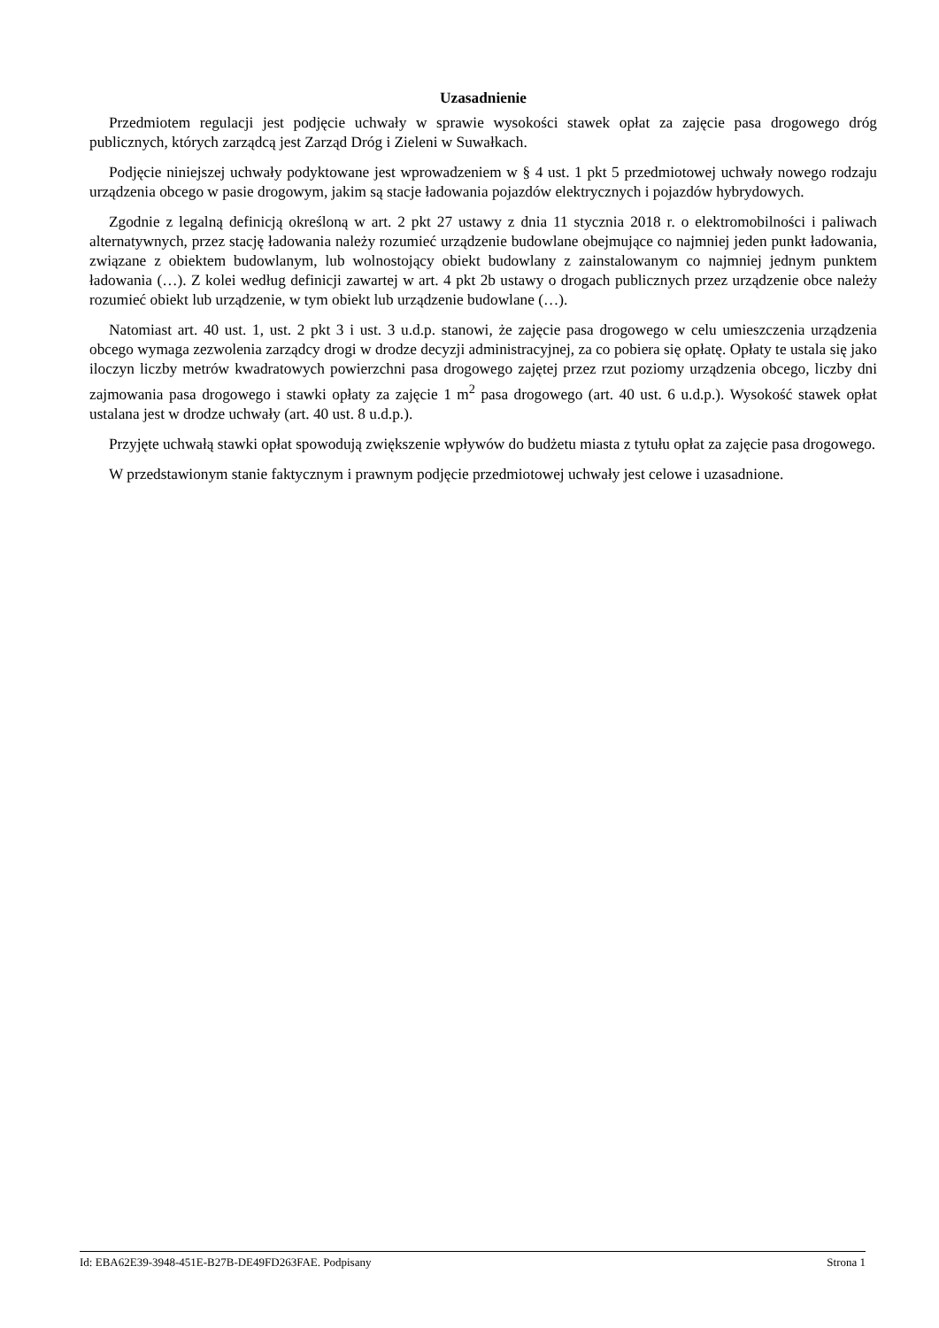Uzasadnienie
Przedmiotem regulacji jest podjęcie uchwały w sprawie wysokości stawek opłat za zajęcie pasa drogowego dróg publicznych, których zarządcą jest Zarząd Dróg i Zieleni w Suwałkach.
Podjęcie niniejszej uchwały podyktowane jest wprowadzeniem w § 4 ust. 1 pkt 5 przedmiotowej uchwały nowego rodzaju urządzenia obcego w pasie drogowym, jakim są stacje ładowania pojazdów elektrycznych i pojazdów hybrydowych.
Zgodnie z legalną definicją określoną w art. 2 pkt 27 ustawy z dnia 11 stycznia 2018 r. o elektromobilności i paliwach alternatywnych, przez stację ładowania należy rozumieć urządzenie budowlane obejmujące co najmniej jeden punkt ładowania, związane z obiektem budowlanym, lub wolnostojący obiekt budowlany z zainstalowanym co najmniej jednym punktem ładowania (…). Z kolei według definicji zawartej w art. 4 pkt 2b ustawy o drogach publicznych przez urządzenie obce należy rozumieć obiekt lub urządzenie, w tym obiekt lub urządzenie budowlane (…).
Natomiast art. 40 ust. 1, ust. 2 pkt 3 i ust. 3 u.d.p. stanowi, że zajęcie pasa drogowego w celu umieszczenia urządzenia obcego wymaga zezwolenia zarządcy drogi w drodze decyzji administracyjnej, za co pobiera się opłatę. Opłaty te ustala się jako iloczyn liczby metrów kwadratowych powierzchni pasa drogowego zajętej przez rzut poziomy urządzenia obcego, liczby dni zajmowania pasa drogowego i stawki opłaty za zajęcie 1 m<sup>2</sup> pasa drogowego (art. 40 ust. 6 u.d.p.). Wysokość stawek opłat ustalana jest w drodze uchwały (art. 40 ust. 8 u.d.p.).
Przyjęte uchwałą stawki opłat spowodują zwiększenie wpływów do budżetu miasta z tytułu opłat za zajęcie pasa drogowego.
W przedstawionym stanie faktycznym i prawnym podjęcie przedmiotowej uchwały jest celowe i uzasadnione.
Id: EBA62E39-3948-451E-B27B-DE49FD263FAE. Podpisany Strona 1